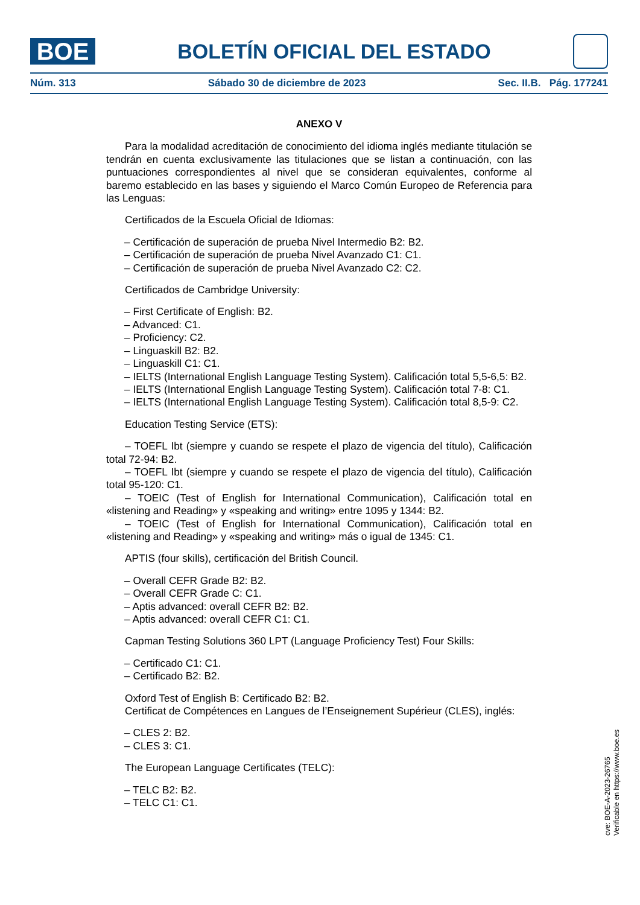BOE
BOLETÍN OFICIAL DEL ESTADO
Núm. 313 Sábado 30 de diciembre de 2023 Sec. II.B. Pág. 177241
ANEXO V
Para la modalidad acreditación de conocimiento del idioma inglés mediante titulación se tendrán en cuenta exclusivamente las titulaciones que se listan a continuación, con las puntuaciones correspondientes al nivel que se consideran equivalentes, conforme al baremo establecido en las bases y siguiendo el Marco Común Europeo de Referencia para las Lenguas:
Certificados de la Escuela Oficial de Idiomas:
– Certificación de superación de prueba Nivel Intermedio B2: B2.
– Certificación de superación de prueba Nivel Avanzado C1: C1.
– Certificación de superación de prueba Nivel Avanzado C2: C2.
Certificados de Cambridge University:
– First Certificate of English: B2.
– Advanced: C1.
– Proficiency: C2.
– Linguaskill B2: B2.
– Linguaskill C1: C1.
– IELTS (International English Language Testing System). Calificación total 5,5-6,5: B2.
– IELTS (International English Language Testing System). Calificación total 7-8: C1.
– IELTS (International English Language Testing System). Calificación total 8,5-9: C2.
Education Testing Service (ETS):
– TOEFL Ibt (siempre y cuando se respete el plazo de vigencia del título), Calificación total 72-94: B2.
– TOEFL Ibt (siempre y cuando se respete el plazo de vigencia del título), Calificación total 95-120: C1.
– TOEIC (Test of English for International Communication), Calificación total en «listening and Reading» y «speaking and writing» entre 1095 y 1344: B2.
– TOEIC (Test of English for International Communication), Calificación total en «listening and Reading» y «speaking and writing» más o igual de 1345: C1.
APTIS (four skills), certificación del British Council.
– Overall CEFR Grade B2: B2.
– Overall CEFR Grade C: C1.
– Aptis advanced: overall CEFR B2: B2.
– Aptis advanced: overall CEFR C1: C1.
Capman Testing Solutions 360 LPT (Language Proficiency Test) Four Skills:
– Certificado C1: C1.
– Certificado B2: B2.
Oxford Test of English B: Certificado B2: B2.
Certificat de Compétences en Langues de l’Enseignement Supérieur (CLES), inglés:
– CLES 2: B2.
– CLES 3: C1.
The European Language Certificates (TELC):
– TELC B2: B2.
– TELC C1: C1.
cve: BOE-A-2023-26765
Verificable en https://www.boe.es